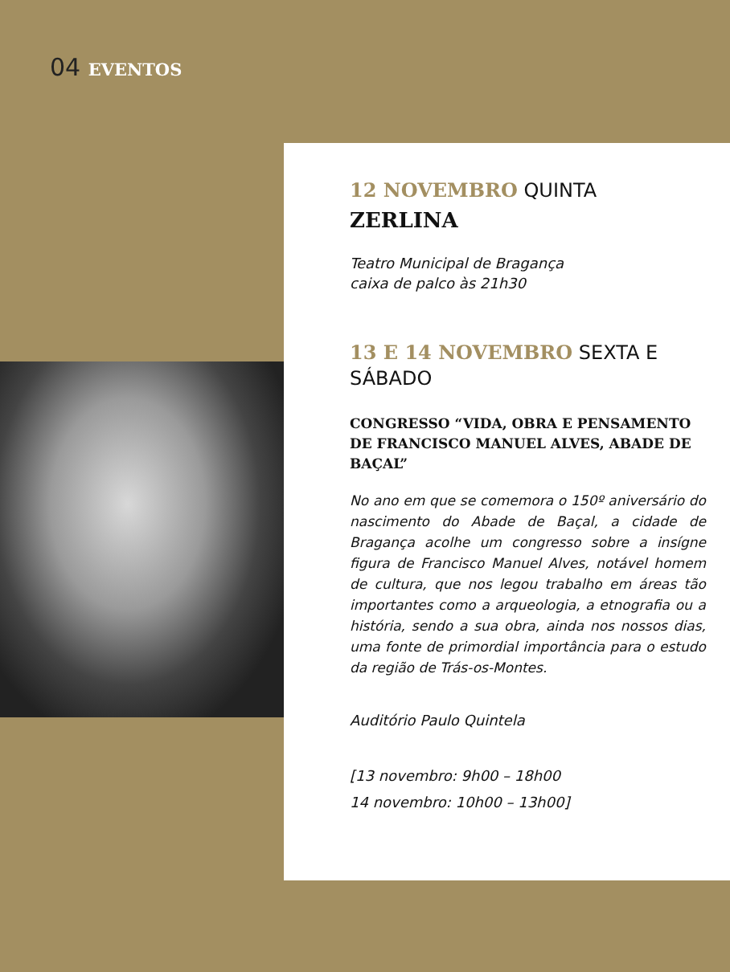04 EVENTOS
12 NOVEMBRO QUINTA
ZERLINA
Teatro Municipal de Bragança
caixa de palco às 21h30
13 E 14 NOVEMBRO SEXTA E SÁBADO
CONGRESSO “VIDA, OBRA E PENSAMENTO DE FRANCISCO MANUEL ALVES, ABADE DE BAÇAL”
No ano em que se comemora o 150º aniversário do nascimento do Abade de Baçal, a cidade de Bragança acolhe um congresso sobre a insígne figura de Francisco Manuel Alves, notável homem de cultura, que nos legou trabalho em áreas tão importantes como a arqueologia, a etnografia ou a história, sendo a sua obra, ainda nos nossos dias, uma fonte de primordial importância para o estudo da região de Trás-os-Montes.
Auditório Paulo Quintela
[13 novembro: 9h00 – 18h00
14 novembro: 10h00 – 13h00]